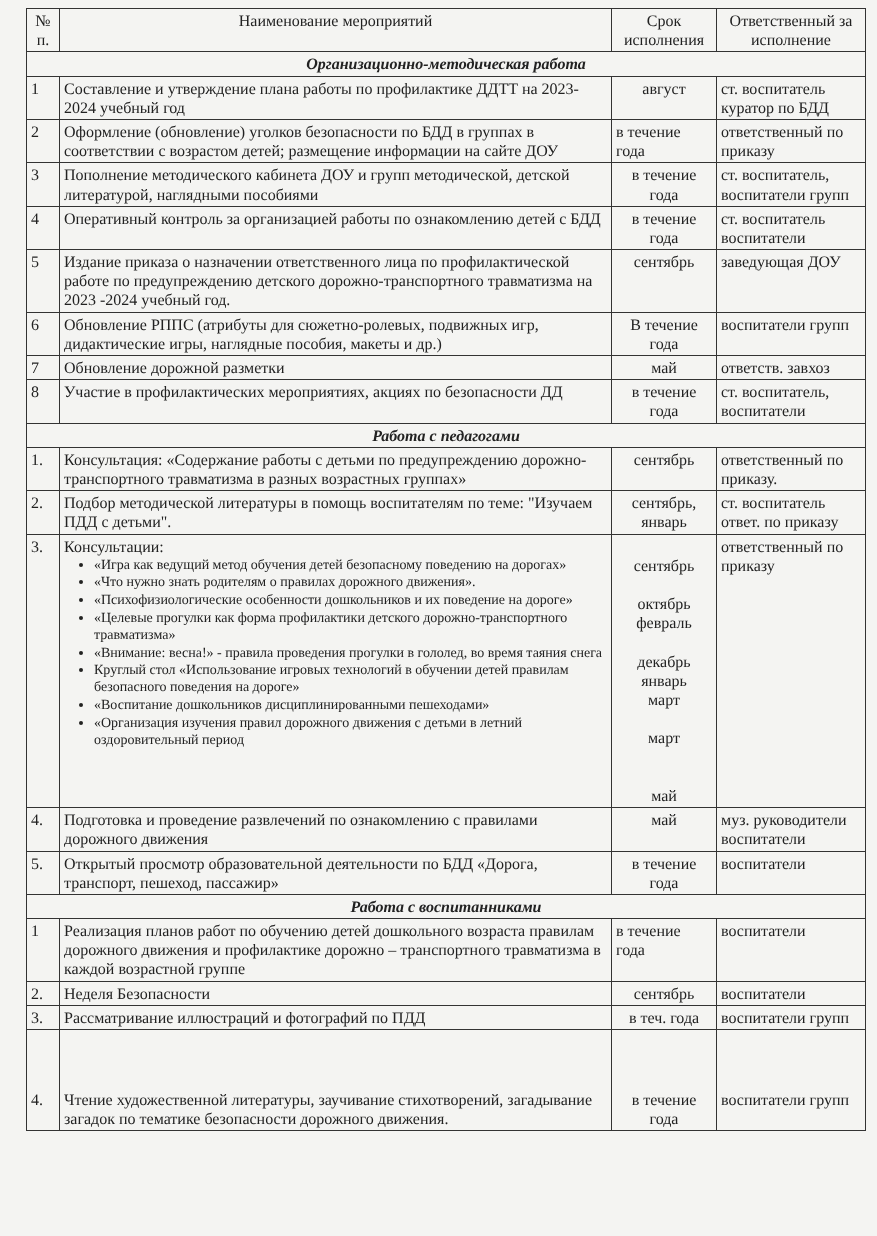| № п. | Наименование мероприятий | Срок исполнения | Ответственный за исполнение |
| --- | --- | --- | --- |
| Организационно-методическая работа | | | |
| 1 | Составление и утверждение плана работы по профилактике ДДТТ на 2023-2024 учебный год | август | ст. воспитатель куратор по БДД |
| 2 | Оформление (обновление) уголков безопасности по БДД в группах в соответствии с возрастом детей; размещение информации на сайте ДОУ | в течение года | ответственный по приказу |
| 3 | Пополнение методического кабинета ДОУ и групп методической, детской литературой, наглядными пособиями | в течение года | ст. воспитатель, воспитатели групп |
| 4 | Оперативный контроль за организацией работы по ознакомлению детей с БДД | в течение года | ст. воспитатель воспитатели |
| 5 | Издание приказа о назначении ответственного лица по профилактической работе по предупреждению детского дорожно-транспортного травматизма на 2023 -2024 учебный год. | сентябрь | заведующая ДОУ |
| 6 | Обновление РППС (атрибуты для сюжетно-ролевых, подвижных игр, дидактические игры, наглядные пособия, макеты и др.) | В течение года | воспитатели групп |
| 7 | Обновление дорожной разметки | май | ответств. завхоз |
| 8 | Участие в профилактических мероприятиях, акциях по безопасности ДД | в течение года | ст. воспитатель, воспитатели |
| Работа с педагогами | | | |
| 1. | Консультация: «Содержание работы с детьми по предупреждению дорожно-транспортного травматизма в разных возрастных группах» | сентябрь | ответственный по приказу. |
| 2. | Подбор методической литературы в помощь воспитателям по теме: "Изучаем ПДД с детьми". | сентябрь, январь | ст. воспитатель ответ. по приказу |
| 3. | Консультации: «Игра как ведущий метод обучения детей безопасному поведению на дорогах» «Что нужно знать родителям о правилах дорожного движения». «Психофизиологические особенности дошкольников и их поведение на дороге» «Целевые прогулки как форма профилактики детского дорожно-транспортного травматизма» «Внимание: весна!» - правила проведения прогулки в гололед, во время таяния снега Круглый стол «Использование игровых технологий в обучении детей правилам безопасного поведения на дороге» «Воспитание дошкольников дисциплинированными пешеходами» «Организация изучения правил дорожного движения с детьми в летний оздоровительный период | сентябрь октябрь февраль декабрь январь март март май | ответственный по приказу |
| 4. | Подготовка и проведение развлечений по ознакомлению с правилами дорожного движения | май | муз. руководители воспитатели |
| 5. | Открытый просмотр образовательной деятельности по БДД «Дорога, транспорт, пешеход, пассажир» | в течение года | воспитатели |
| Работа с воспитанниками | | | |
| 1 | Реализация планов работ по обучению детей дошкольного возраста правилам дорожного движения и профилактике дорожно – транспортного травматизма в каждой возрастной группе | в течение года | воспитатели |
| 2. | Неделя Безопасности | сентябрь | воспитатели |
| 3. | Рассматривание иллюстраций и фотографий по ПДД | в теч. года | воспитатели групп |
| 4. | Чтение художественной литературы, заучивание стихотворений, загадывание загадок по тематике безопасности дорожного движения. | в течение года | воспитатели групп |